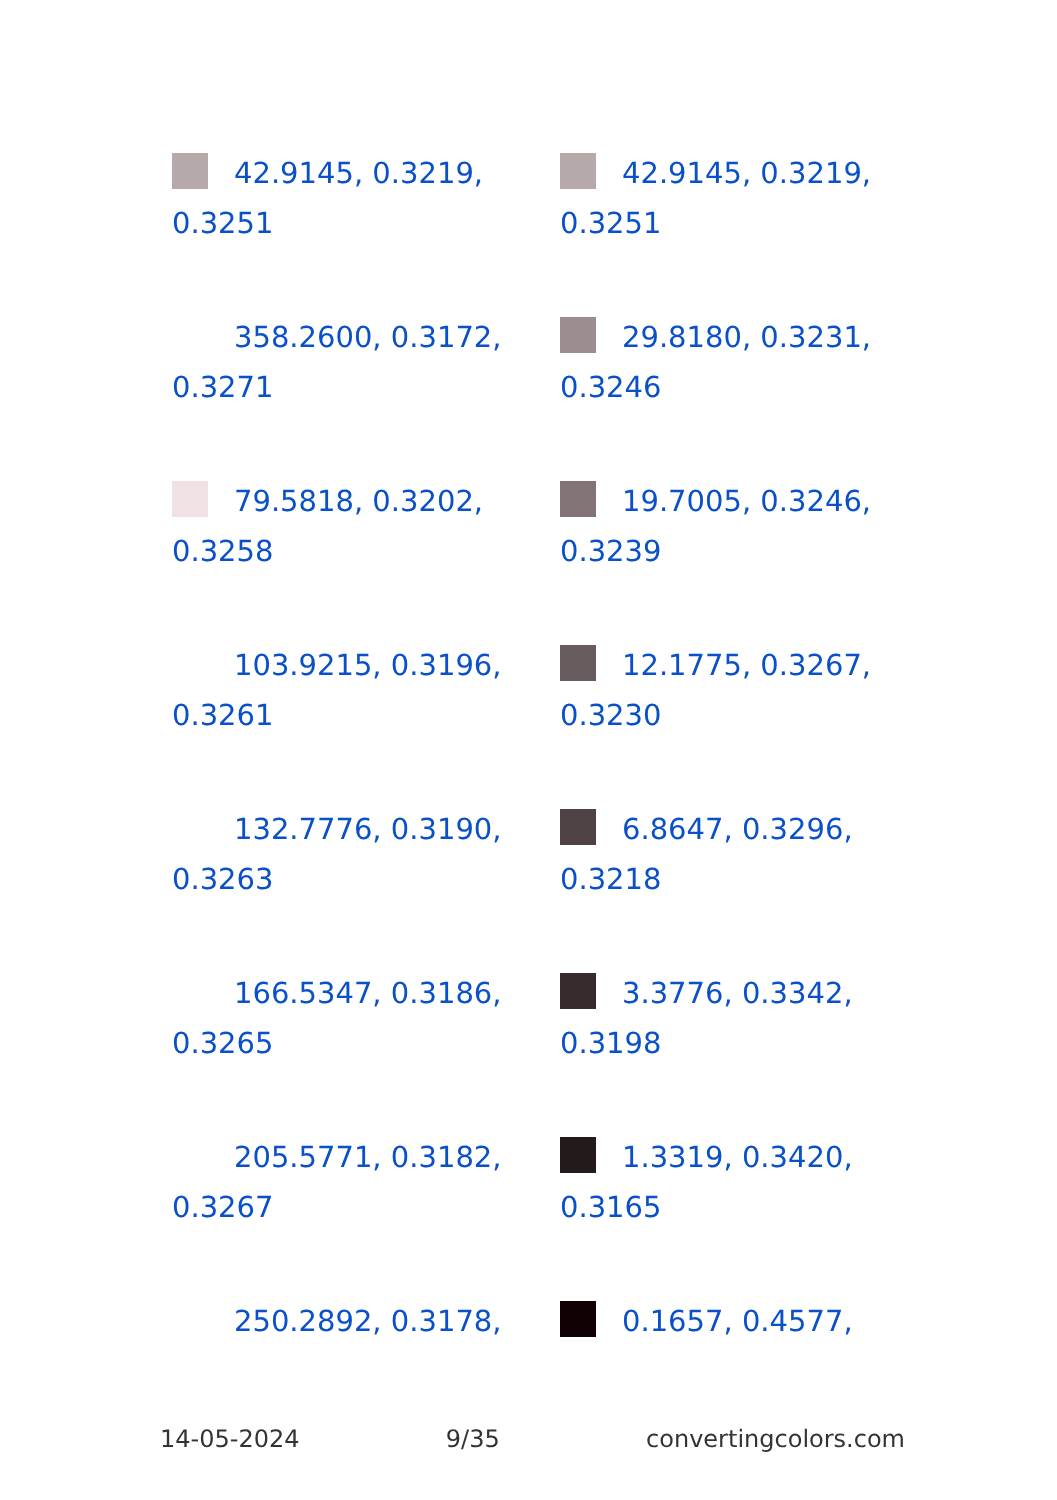42.9145, 0.3219, 0.3251
42.9145, 0.3219, 0.3251
358.2600, 0.3172, 0.3271
29.8180, 0.3231, 0.3246
79.5818, 0.3202, 0.3258
19.7005, 0.3246, 0.3239
103.9215, 0.3196, 0.3261
12.1775, 0.3267, 0.3230
132.7776, 0.3190, 0.3263
6.8647, 0.3296, 0.3218
166.5347, 0.3186, 0.3265
3.3776, 0.3342, 0.3198
205.5771, 0.3182, 0.3267
1.3319, 0.3420, 0.3165
250.2892, 0.3178,
0.1657, 0.4577,
14-05-2024 9/35 convertingcolors.com